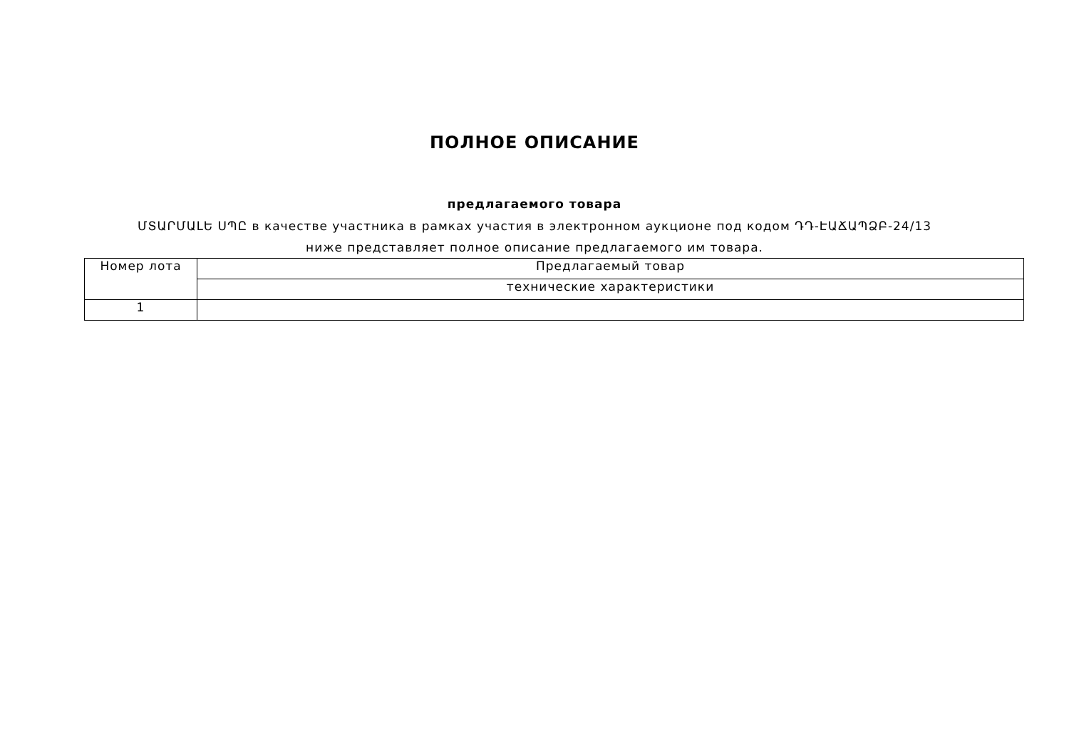ПОЛНОЕ ОПИСАНИЕ
предлагаемого товара
ՄՏԱՐՄԱԼԵ ՍՊԸ в качестве участника в рамках участия в электронном аукционе под кодом ԴԴ-ԷԱՃԱՊՁԲ-24/13 ниже представляет полное описание предлагаемого им товара.
| Номер лота | Предлагаемый товар |
| | технические характеристики |
| 1 | |